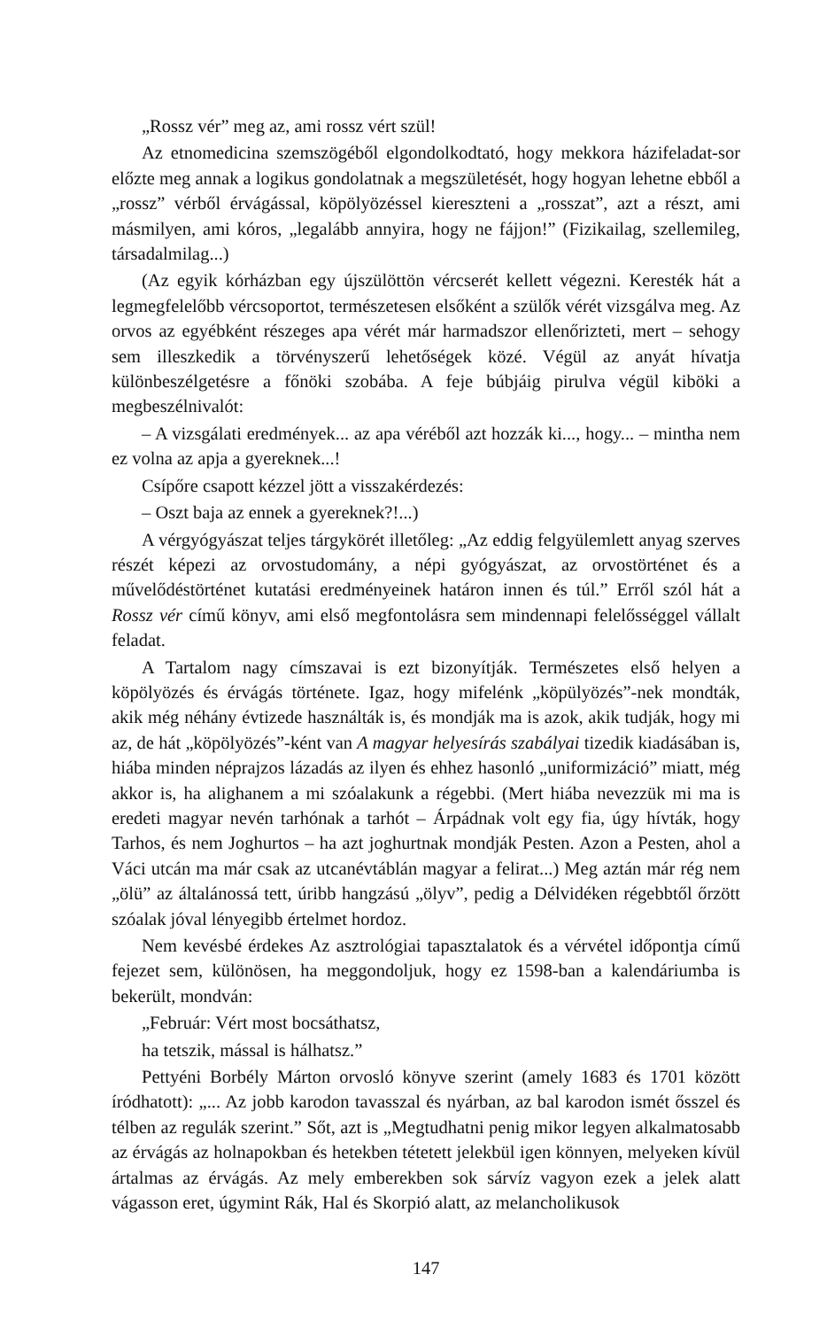„Rossz vér” meg az, ami rossz vért szül!
Az etnomedicina szemszögéből elgondolkodtató, hogy mekkora házifeladat-sor előzte meg annak a logikus gondolatnak a megszületését, hogy hogyan lehetne ebből a „rossz” vérből érvágással, köpölyözéssel kiereszteni a „rosszat”, azt a részt, ami másmilyen, ami kóros, „legalább annyira, hogy ne fájjon!” (Fizikailag, szellemileg, társadalmilag...)
(Az egyik kórházban egy újszülöttön vércserét kellett végezni. Keresték hát a legmegfelelőbb vércsoportot, természetesen elsőként a szülők vérét vizsgálva meg. Az orvos az egyébként részeges apa vérét már harmadszor ellenőrizteti, mert – sehogy sem illeszkedik a törvényszerű lehetőségek közé. Végül az anyát hívatja különbeszélgetésre a főnöki szobába. A feje búbjáig pirulva végül kiböki a megbeszélnivalót:
– A vizsgálati eredmények... az apa véréből azt hozzák ki..., hogy... – mintha nem ez volna az apja a gyereknek...!
Csípőre csapott kézzel jött a visszakérdezés:
– Oszt baja az ennek a gyereknek?!...)
A vérgyógyászat teljes tárgykörét illetőleg: „Az eddig felgyülemlett anyag szerves részét képezi az orvostudomány, a népi gyógyászat, az orvostörténet és a művelődéstörténet kutatási eredményeinek határon innen és túl.” Erről szól hát a Rossz vér című könyv, ami első megfontolásra sem mindennapi felelősséggel vállalt feladat.
A Tartalom nagy címszavai is ezt bizonyítják. Természetes első helyen a köpölyözés és érvágás története. Igaz, hogy mifelénk „köpülyözés”-nek mondták, akik még néhány évtizede használták is, és mondják ma is azok, akik tudják, hogy mi az, de hát „köpölyözés”-ként van A magyar helyesírás szabályai tizedik kiadásában is, hiába minden néprajzos lázadás az ilyen és ehhez hasonló „uniformizáció” miatt, még akkor is, ha alighanem a mi szóalakunk a régebbi. (Mert hiába nevezzük mi ma is eredeti magyar nevén tarhónak a tarhót – Árpádnak volt egy fia, úgy hívták, hogy Tarhos, és nem Joghurtos – ha azt joghurtnak mondják Pesten. Azon a Pesten, ahol a Váci utcán ma már csak az utcanévtáblán magyar a felirat...) Meg aztán már rég nem „ölü” az általánossá tett, úribb hangzású „ölyv”, pedig a Délvidéken régebbtől őrzött szóalak jóval lényegibb értelmet hordoz.
Nem kevésbé érdekes Az asztrológiai tapasztalatok és a vérvétel időpontja című fejezet sem, különösen, ha meggondoljuk, hogy ez 1598-ban a kalendáriumba is bekerült, mondván:
„Február: Vért most bocsáthatsz,
ha tetszik, mással is hálhatsz.”
Pettyéni Borbély Márton orvosló könyve szerint (amely 1683 és 1701 között íródhatott): „... Az jobb karodon tavasszal és nyárban, az bal karodon ismét ősszel és télben az regulák szerint.” Sőt, azt is „Megtudhatni penig mikor legyen alkalmatosabb az érvágás az holnapokban és hetekben tétetett jelekbül igen könnyen, melyeken kívül ártalmas az érvágás. Az mely emberekben sok sárvíz vagyon ezek a jelek alatt vágasson eret, úgymint Rák, Hal és Skorpió alatt, az melancholikusok
147